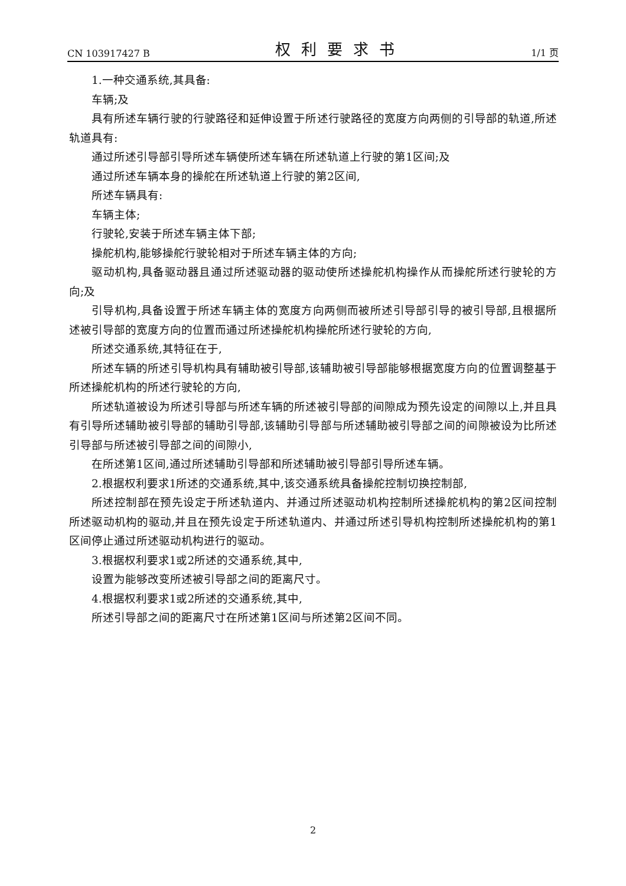CN 103917427 B 权利要求书 1/1 页
1.一种交通系统,其具备:
车辆;及
具有所述车辆行驶的行驶路径和延伸设置于所述行驶路径的宽度方向两侧的引导部的轨道,所述轨道具有:
通过所述引导部引导所述车辆使所述车辆在所述轨道上行驶的第1区间;及
通过所述车辆本身的操舵在所述轨道上行驶的第2区间,
所述车辆具有:
车辆主体;
行驶轮,安装于所述车辆主体下部;
操舵机构,能够操舵行驶轮相对于所述车辆主体的方向;
驱动机构,具备驱动器且通过所述驱动器的驱动使所述操舵机构操作从而操舵所述行驶轮的方向;及
引导机构,具备设置于所述车辆主体的宽度方向两侧而被所述引导部引导的被引导部,且根据所述被引导部的宽度方向的位置而通过所述操舵机构操舵所述行驶轮的方向,
所述交通系统,其特征在于,
所述车辆的所述引导机构具有辅助被引导部,该辅助被引导部能够根据宽度方向的位置调整基于所述操舵机构的所述行驶轮的方向,
所述轨道被设为所述引导部与所述车辆的所述被引导部的间隙成为预先设定的间隙以上,并且具有引导所述辅助被引导部的辅助引导部,该辅助引导部与所述辅助被引导部之间的间隙被设为比所述引导部与所述被引导部之间的间隙小,
在所述第1区间,通过所述辅助引导部和所述辅助被引导部引导所述车辆。
2.根据权利要求1所述的交通系统,其中,该交通系统具备操舵控制切换控制部,
所述控制部在预先设定于所述轨道内、并通过所述驱动机构控制所述操舵机构的第2区间控制所述驱动机构的驱动,并且在预先设定于所述轨道内、并通过所述引导机构控制所述操舵机构的第1区间停止通过所述驱动机构进行的驱动。
3.根据权利要求1或2所述的交通系统,其中,
设置为能够改变所述被引导部之间的距离尺寸。
4.根据权利要求1或2所述的交通系统,其中,
所述引导部之间的距离尺寸在所述第1区间与所述第2区间不同。
2